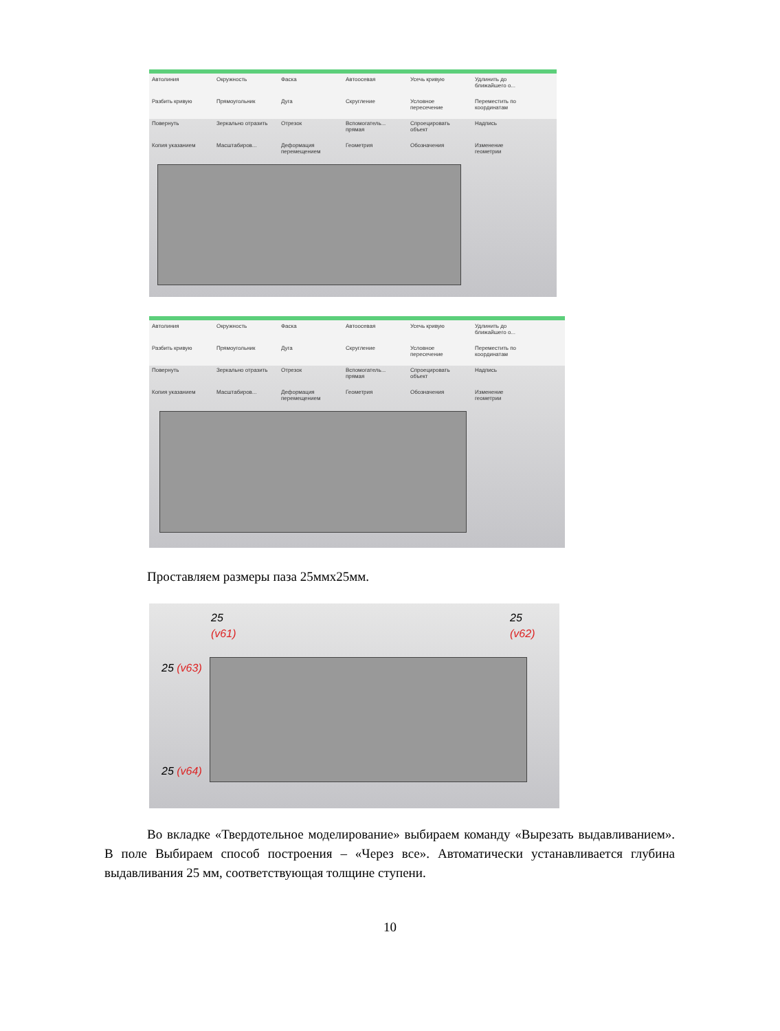Автолиния Окружность Фаска Автоосевая Усечь кривую Удлинить до ближайшего о... Разбить кривую Прямоугольник Дуга Скругление Условное пересечение Переместить по координатам Повернуть Зеркально отразить Отрезок Вспомогатель... прямая Спроецировать объект Надпись Копия указанием Масштабиров... Деформация перемещением Геометрия Обозначения Изменение геометрии
Автолиния Окружность Фаска Автоосевая Усечь кривую Удлинить до ближайшего о... Разбить кривую Прямоугольник Дуга Скругление Условное пересечение Переместить по координатам Повернуть Зеркально отразить Отрезок Вспомогатель... прямая Спроецировать объект Надпись Копия указанием Масштабиров... Деформация перемещением Геометрия Обозначения Изменение геометрии
Проставляем размеры паза 25ммх25мм.
25
(v61)
25
(v62)
25 (v63)
25 (v64)
Во вкладке «Твердотельное моделирование» выбираем команду «Вырезать выдавливанием». В поле Выбираем способ построения – «Через все». Автоматически устанавливается глубина выдавливания 25 мм, соответствующая толщине ступени.
10